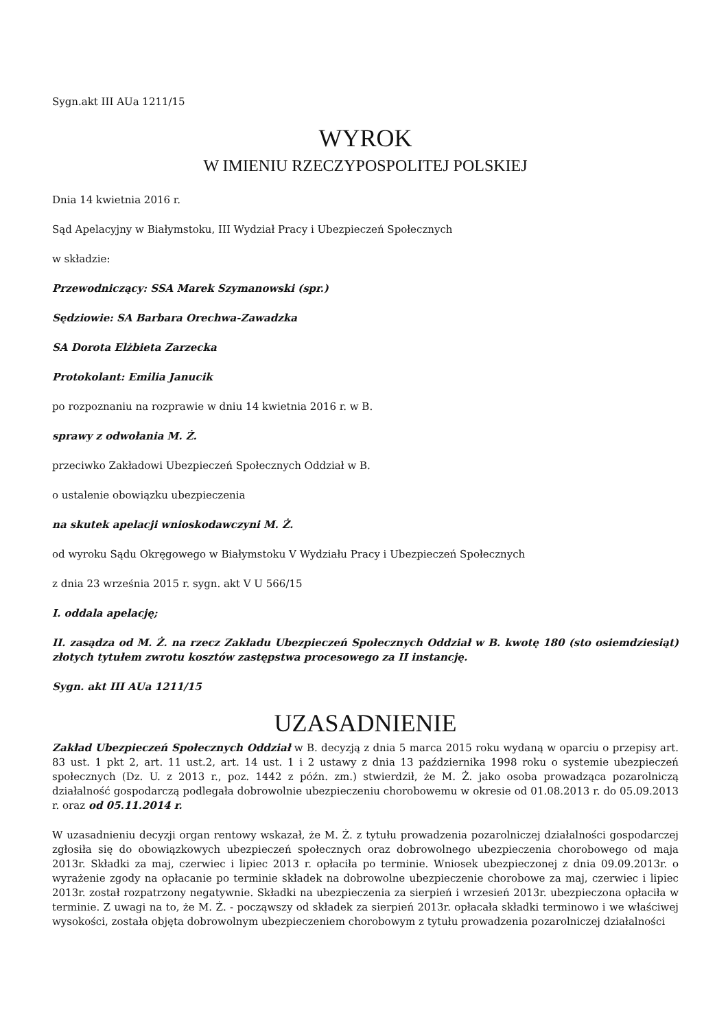Sygn.akt III AUa 1211/15
WYROK
W IMIENIU RZECZYPOSPOLITEJ POLSKIEJ
Dnia 14 kwietnia 2016 r.
Sąd Apelacyjny w Białymstoku, III Wydział Pracy i Ubezpieczeń Społecznych
w składzie:
Przewodniczący: SSA Marek Szymanowski (spr.)
Sędziowie: SA Barbara Orechwa-Zawadzka
SA Dorota Elżbieta Zarzecka
Protokolant: Emilia Janucik
po rozpoznaniu na rozprawie w dniu 14 kwietnia 2016 r. w B.
sprawy z odwołania M. Ż.
przeciwko Zakładowi Ubezpieczeń Społecznych Oddział w B.
o ustalenie obowiązku ubezpieczenia
na skutek apelacji wnioskodawczyni M. Ż.
od wyroku Sądu Okręgowego w Białymstoku V Wydziału Pracy i Ubezpieczeń Społecznych
z dnia 23 września 2015 r. sygn. akt V U 566/15
I. oddala apelację;
II. zasądza od M. Ż. na rzecz Zakładu Ubezpieczeń Społecznych Oddział w B. kwotę 180 (sto osiemdziesiąt) złotych tytułem zwrotu kosztów zastępstwa procesowego za II instancję.
Sygn. akt III AUa 1211/15
UZASADNIENIE
Zakład Ubezpieczeń Społecznych Oddział w B. decyzją z dnia 5 marca 2015 roku wydaną w oparciu o przepisy art. 83 ust. 1 pkt 2, art. 11 ust.2, art. 14 ust. 1 i 2 ustawy z dnia 13 października 1998 roku o systemie ubezpieczeń społecznych (Dz. U. z 2013 r., poz. 1442 z późn. zm.) stwierdził, że M. Ż. jako osoba prowadząca pozarolniczą działalność gospodarczą podlegała dobrowolnie ubezpieczeniu chorobowemu w okresie od 01.08.2013 r. do 05.09.2013 r. oraz od 05.11.2014 r.
W uzasadnieniu decyzji organ rentowy wskazał, że M. Ż. z tytułu prowadzenia pozarolniczej działalności gospodarczej zgłosiła się do obowiązkowych ubezpieczeń społecznych oraz dobrowolnego ubezpieczenia chorobowego od maja 2013r. Składki za maj, czerwiec i lipiec 2013 r. opłaciła po terminie. Wniosek ubezpieczonej z dnia 09.09.2013r. o wyrażenie zgody na opłacanie po terminie składek na dobrowolne ubezpieczenie chorobowe za maj, czerwiec i lipiec 2013r. został rozpatrzony negatywnie. Składki na ubezpieczenia za sierpień i wrzesień 2013r. ubezpieczona opłaciła w terminie. Z uwagi na to, że M. Ż. - począwszy od składek za sierpień 2013r. opłacała składki terminowo i we właściwej wysokości, została objęta dobrowolnym ubezpieczeniem chorobowym z tytułu prowadzenia pozarolniczej działalności